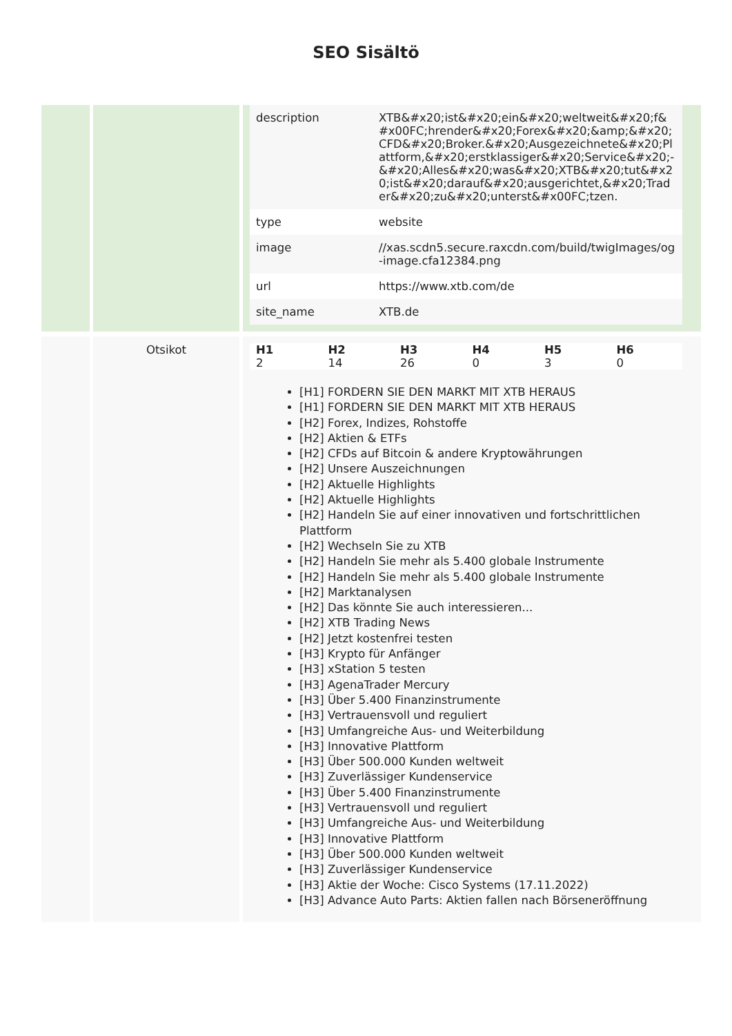SEO Sisältö
| | | / description / XTB&#x20;ist&#x20;ein&#x20;weltweit&#x20;f&#x00FC;hrender&#x20;Forex&#x20;&amp;&#x20;CFD&#x20;Broker.&#x20;Ausgezeichnete&#x20;Plattform,&#x20;erstklassiger&#x20;Service&#x20;-&#x20;Alles&#x20;was&#x20;XTB&#x20;tut&#x20;ist&#x20;darauf&#x20;ausgerichtet,&#x20;Trader&#x20;zu&#x20;unterst&#x00FC;tzen. / / type / website / / image / //xas.scdn5.secure.raxcdn.com/build/twigImages/og-image.cfa12384.png / / url / https://www.xtb.com/de / / site_name / XTB.de / |
| | Otsikot | / H1 / H2 / H3 / H4 / H5 / H6 / / --- / --- / --- / --- / --- / --- / / 2 / 14 / 26 / 0 / 3 / 0 / [H1] FORDERN SIE DEN MARKT MIT XTB HERAUS [H1] FORDERN SIE DEN MARKT MIT XTB HERAUS [H2] Forex, Indizes, Rohstoffe [H2] Aktien & ETFs [H2] CFDs auf Bitcoin & andere Kryptowährungen [H2] Unsere Auszeichnungen [H2] Aktuelle Highlights [H2] Aktuelle Highlights [H2] Handeln Sie auf einer innovativen und fortschrittlichen Plattform [H2] Wechseln Sie zu XTB [H2] Handeln Sie mehr als 5.400 globale Instrumente [H2] Handeln Sie mehr als 5.400 globale Instrumente [H2] Marktanalysen [H2] Das könnte Sie auch interessieren... [H2] XTB Trading News [H2] Jetzt kostenfrei testen [H3] Krypto für Anfänger [H3] xStation 5 testen [H3] AgenaTrader Mercury [H3] Über 5.400 Finanzinstrumente [H3] Vertrauensvoll und reguliert [H3] Umfangreiche Aus- und Weiterbildung [H3] Innovative Plattform [H3] Über 500.000 Kunden weltweit [H3] Zuverlässiger Kundenservice [H3] Über 5.400 Finanzinstrumente [H3] Vertrauensvoll und reguliert [H3] Umfangreiche Aus- und Weiterbildung [H3] Innovative Plattform [H3] Über 500.000 Kunden weltweit [H3] Zuverlässiger Kundenservice [H3] Aktie der Woche: Cisco Systems (17.11.2022) [H3] Advance Auto Parts: Aktien fallen nach Börseneröffnung |